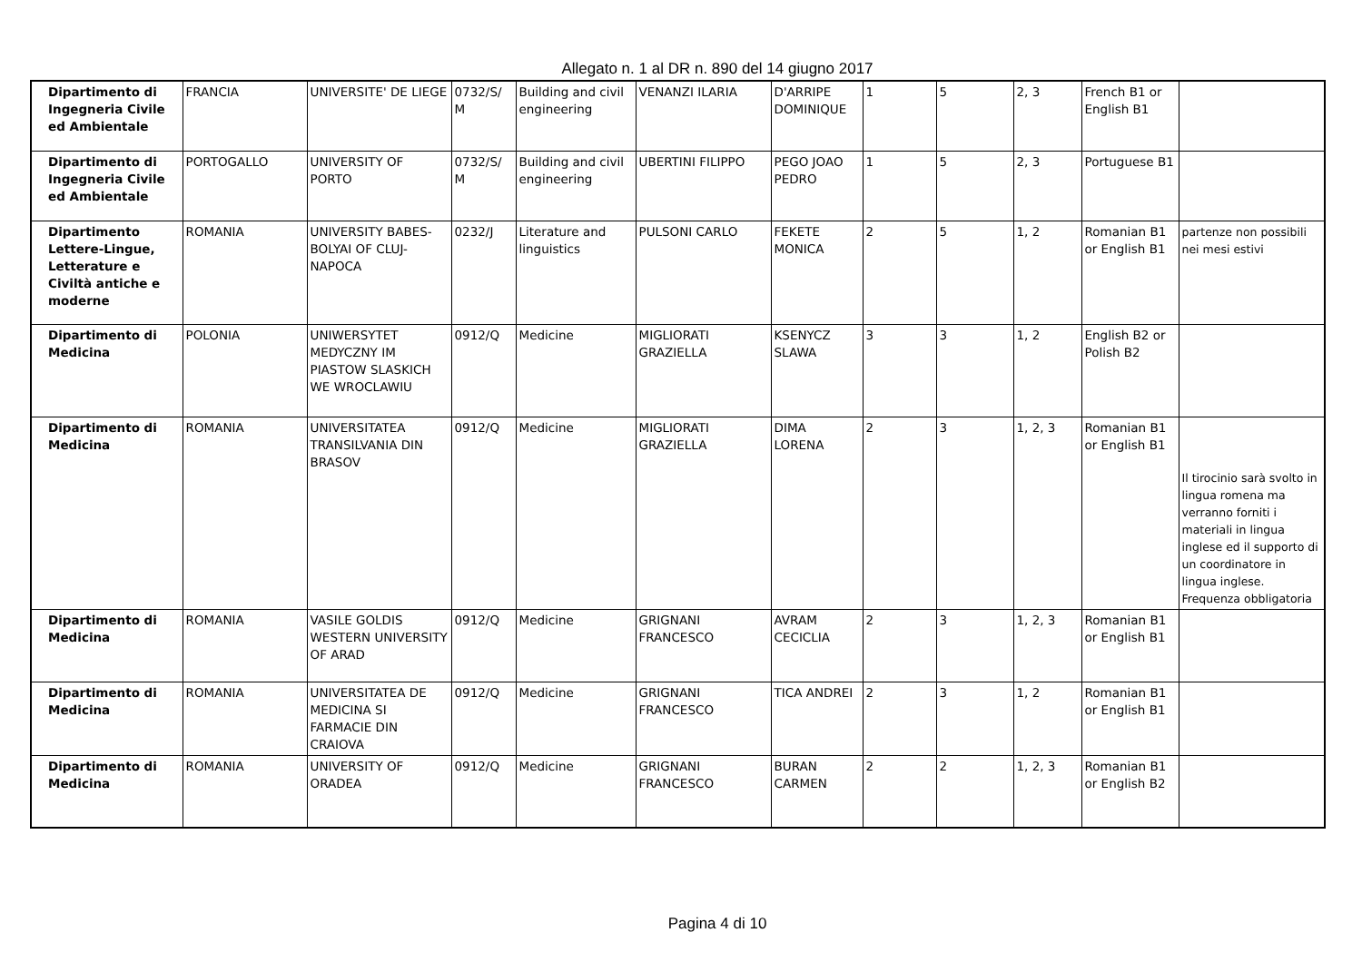Allegato n. 1 al DR n. 890 del 14 giugno 2017
| Dipartimento di Ingegneria Civile ed Ambientale | FRANCIA | UNIVERSITE' DE LIEGE | 0732/S/ M | Building and civil engineering | VENANZI ILARIA | D'ARRIPE DOMINIQUE | 1 | 5 | 2, 3 | French B1 or English B1 | |
| Dipartimento di Ingegneria Civile ed Ambientale | PORTOGALLO | UNIVERSITY OF PORTO | 0732/S/ M | Building and civil engineering | UBERTINI FILIPPO | PEGO JOAO PEDRO | 1 | 5 | 2, 3 | Portuguese B1 | |
| Dipartimento Lettere-Lingue, Letterature e Civiltà antiche e moderne | ROMANIA | UNIVERSITY BABES-BOLYAI OF CLUJ-NAPOCA | 0232/J | Literature and linguistics | PULSONI CARLO | FEKETE MONICA | 2 | 5 | 1, 2 | Romanian B1 or English B1 | partenze non possibili nei mesi estivi |
| Dipartimento di Medicina | POLONIA | UNIWERSYTET MEDYCZNY IM PIASTOW SLASKICH WE WROCLAWIU | 0912/Q | Medicine | MIGLIORATI GRAZIELLA | KSENYCZ SLAWA | 3 | 3 | 1, 2 | English B2 or Polish B2 | |
| Dipartimento di Medicina | ROMANIA | UNIVERSITATEA TRANSILVANIA DIN BRASOV | 0912/Q | Medicine | MIGLIORATI GRAZIELLA | DIMA LORENA | 2 | 3 | 1, 2, 3 | Romanian B1 or English B1 | Il tirocinio sarà svolto in lingua romena ma verranno forniti i materiali in lingua inglese ed il supporto di un coordinatore in lingua inglese. Frequenza obbligatoria |
| Dipartimento di Medicina | ROMANIA | VASILE GOLDIS WESTERN UNIVERSITY OF ARAD | 0912/Q | Medicine | GRIGNANI FRANCESCO | AVRAM CECICLIA | 2 | 3 | 1, 2, 3 | Romanian B1 or English B1 | |
| Dipartimento di Medicina | ROMANIA | UNIVERSITATEA DE MEDICINA SI FARMACIE DIN CRAIOVA | 0912/Q | Medicine | GRIGNANI FRANCESCO | TICA ANDREI | 2 | 3 | 1, 2 | Romanian B1 or English B1 | |
| Dipartimento di Medicina | ROMANIA | UNIVERSITY OF ORADEA | 0912/Q | Medicine | GRIGNANI FRANCESCO | BURAN CARMEN | 2 | 2 | 1, 2, 3 | Romanian B1 or English B2 | |
Pagina 4 di 10